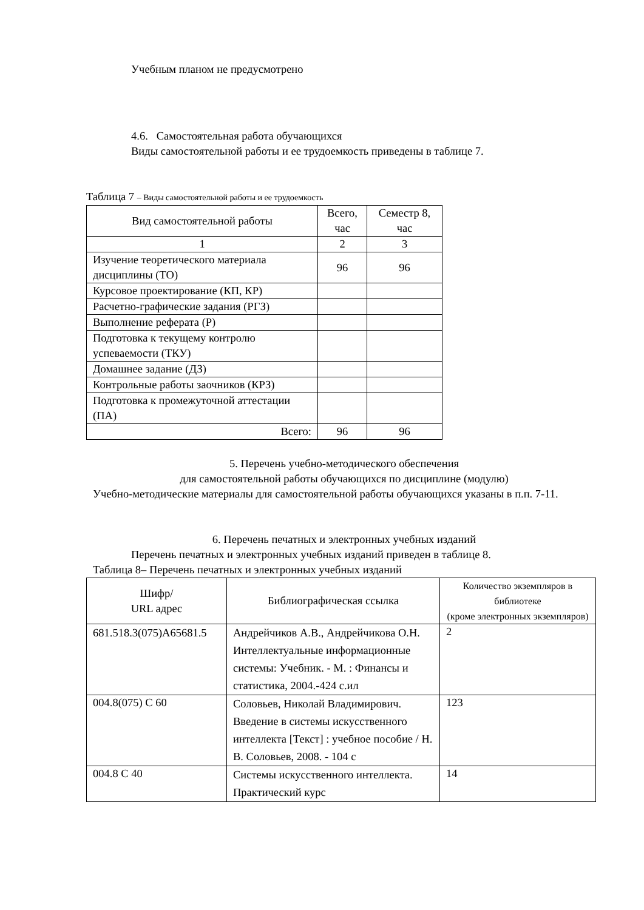Учебным планом не предусмотрено
4.6. Самостоятельная работа обучающихся
Виды самостоятельной работы и ее трудоемкость приведены в таблице 7.
Таблица 7 – Виды самостоятельной работы и ее трудоемкость
| Вид самостоятельной работы | Всего, час | Семестр 8, час |
| --- | --- | --- |
| 1 | 2 | 3 |
| Изучение теоретического материала дисциплины (ТО) | 96 | 96 |
| Курсовое проектирование (КП, КР) | | |
| Расчетно-графические задания (РГЗ) | | |
| Выполнение реферата (Р) | | |
| Подготовка к текущему контролю успеваемости (ТКУ) | | |
| Домашнее задание (ДЗ) | | |
| Контрольные работы заочников (КРЗ) | | |
| Подготовка к промежуточной аттестации (ПА) | | |
| Всего: | 96 | 96 |
5. Перечень учебно-методического обеспечения
для самостоятельной работы обучающихся по дисциплине (модулю)
Учебно-методические материалы для самостоятельной работы обучающихся указаны в п.п. 7-11.
6. Перечень печатных и электронных учебных изданий
Перечень печатных и электронных учебных изданий приведен в таблице 8.
Таблица 8– Перечень печатных и электронных учебных изданий
| Шифр/ URL адрес | Библиографическая ссылка | Количество экземпляров в библиотеке (кроме электронных экземпляров) |
| --- | --- | --- |
| 681.518.3(075)А65681.5 | Андрейчиков А.В., Андрейчикова О.Н. Интеллектуальные информационные системы: Учебник. - М. : Финансы и статистика, 2004.-424 с.ил | 2 |
| 004.8(075) С 60 | Соловьев, Николай Владимирович. Введение в системы искусственного интеллекта [Текст] : учебное пособие / Н. В. Соловьев, 2008. - 104 с | 123 |
| 004.8 С 40 | Системы искусственного интеллекта. Практический курс | 14 |